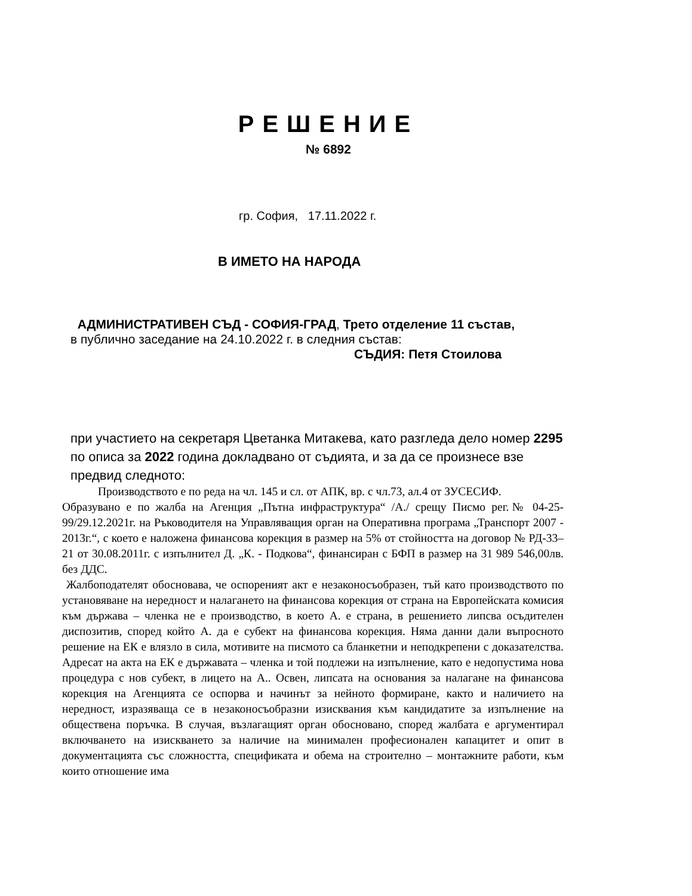РЕШЕНИЕ
№ 6892
гр. София, 17.11.2022 г.
В ИМЕТО НА НАРОДА
АДМИНИСТРАТИВЕН СЪД - СОФИЯ-ГРАД, Трето отделение 11 състав,
в публично заседание на 24.10.2022 г. в следния състав:
СЪДИЯ: Петя Стоилова
при участието на секретаря Цветанка Митакева, като разгледа дело номер 2295 по описа за 2022 година докладвано от съдията, и за да се произнесе взе предвид следното:
Производството е по реда на чл. 145 и сл. от АПК, вр. с чл.73, ал.4 от ЗУСЕСИФ.
Образувано е по жалба на Агенция „Пътна инфраструктура“ /А./ срещу Писмо рег.№ 04-25-99/29.12.2021г. на Ръководителя на Управляващия орган на Оперативна програма „Транспорт 2007 - 2013г.“, с което е наложена финансова корекция в размер на 5% от стойността на договор № РД-33–21 от 30.08.2011г. с изпълнител Д. „К. - Подкова“, финансиран с БФП в размер на 31 989 546,00лв. без ДДС.
Жалбоподателят обосновава, че оспореният акт е незаконосъобразен, тъй като производството по установяване на нередност и налагането на финансова корекция от страна на Европейската комисия към държава – членка не е производство, в което А. е страна, в решението липсва осъдителен диспозитив, според който А. да е субект на финансова корекция. Няма данни дали въпросното решение на ЕК е влязло в сила, мотивите на писмото са бланкетни и неподкрепени с доказателства. Адресат на акта на ЕК е държавата – членка и той подлежи на изпълнение, като е недопустима нова процедура с нов субект, в лицето на А.. Освен, липсата на основания за налагане на финансова корекция на Агенцията се оспорва и начинът за нейното формиране, както и наличието на нередност, изразяваща се в незаконосъобразни изисквания към кандидатите за изпълнение на обществена поръчка. В случая, възлагащият орган обосновано, според жалбата е аргументирал включването на изискването за наличие на минимален професионален капацитет и опит в документацията със сложността, спецификата и обема на строително – монтажните работи, към които отношение има